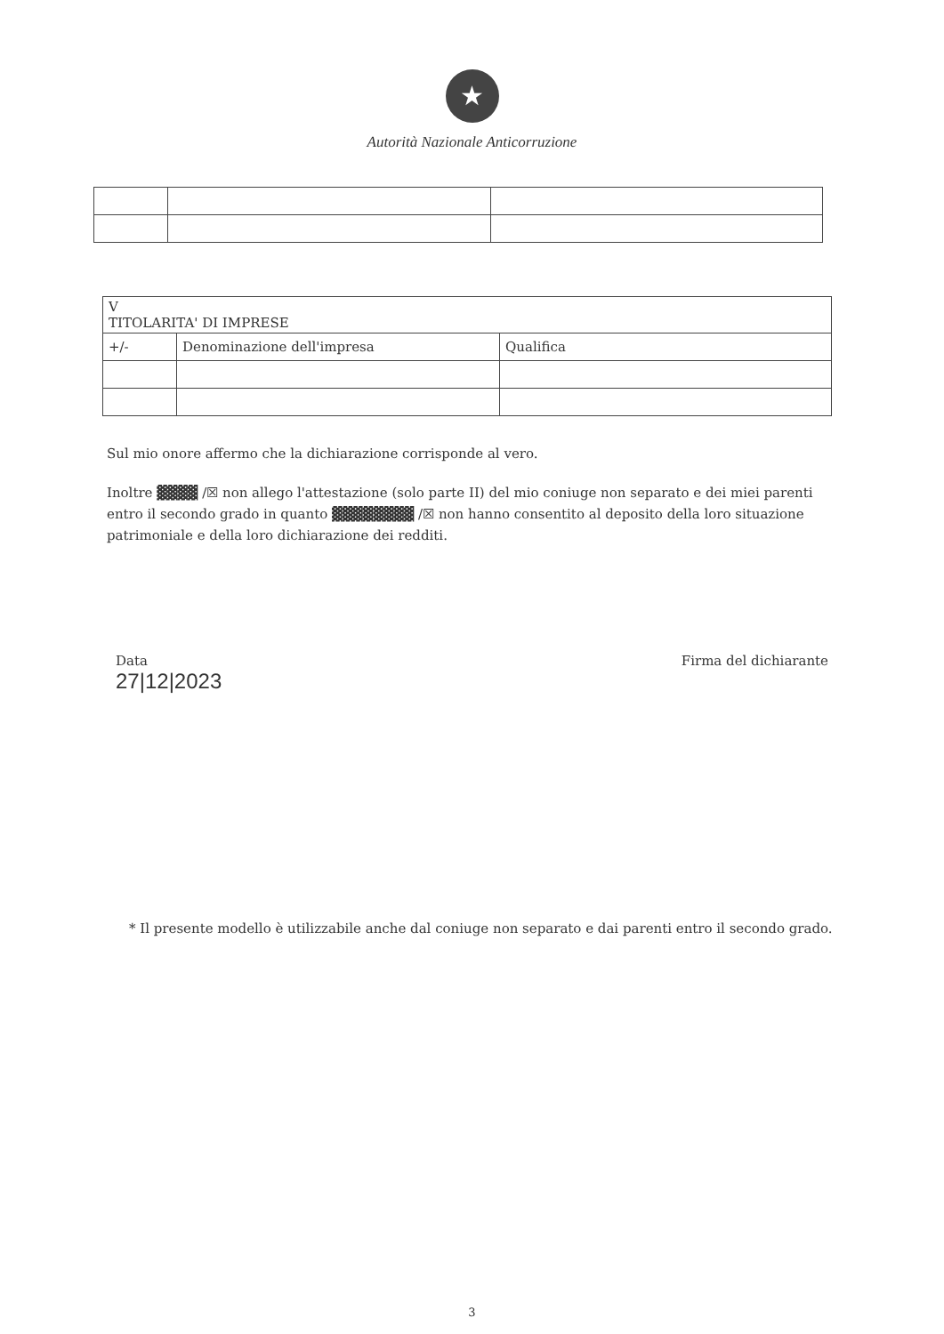★
Autorità Nazionale Anticorruzione
| V TITOLARITA' DI IMPRESE | | |
| +/- | Denominazione dell'impresa | Qualifica |
Sul mio onore affermo che la dichiarazione corrisponde al vero.
Inoltre ▓▓▓▓ /☒ non allego l'attestazione (solo parte II) del mio coniuge non separato e dei miei parenti entro il secondo grado in quanto ▓▓▓▓▓▓▓▓ /☒ non hanno consentito al deposito della loro situazione patrimoniale e della loro dichiarazione dei redditi.
Data
27|12|2023
Firma del dichiarante
* Il presente modello è utilizzabile anche dal coniuge non separato e dai parenti entro il secondo grado.
3